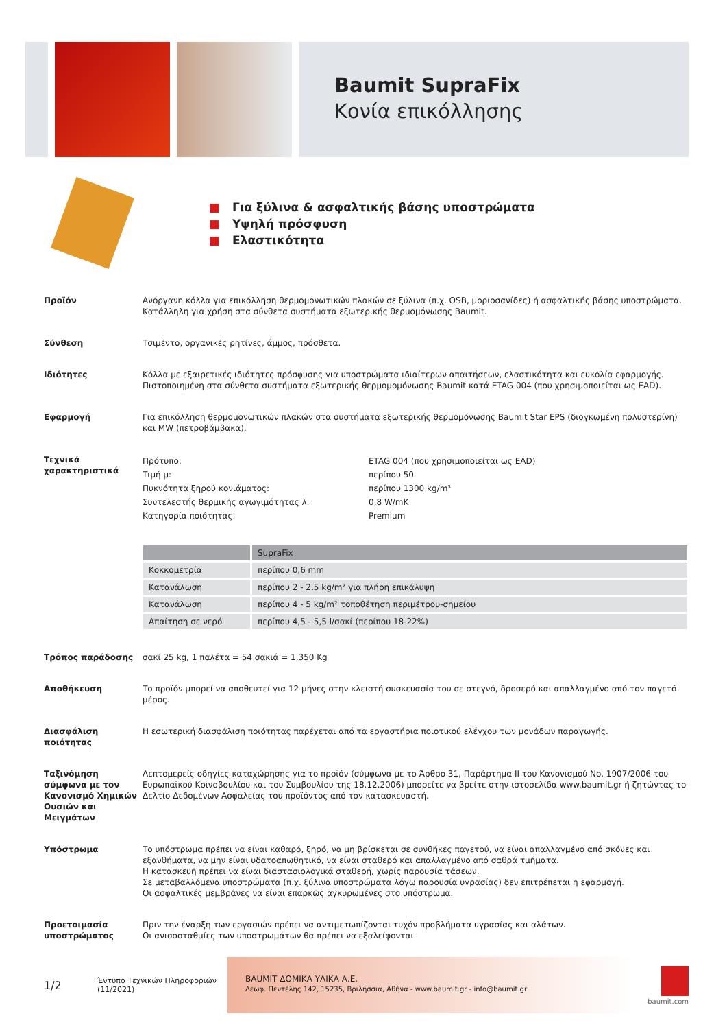Baumit SupraFix
Κονία επικόλλησης
■ Για ξύλινα & ασφαλτικής βάσης υποστρώματα
■ Υψηλή πρόσφυση
■ Ελαστικότητα
Προϊόν Ανόργανη κόλλα για επικόλληση θερμομονωτικών πλακών σε ξύλινα (π.χ. OSB, μοριοσανίδες) ή ασφαλτικής βάσης υποστρώματα. Κατάλληλη για χρήση στα σύνθετα συστήματα εξωτερικής θερμομόνωσης Baumit.
Σύνθεση Τσιμέντο, οργανικές ρητίνες, άμμος, πρόσθετα.
Ιδιότητες Κόλλα με εξαιρετικές ιδιότητες πρόσφυσης για υποστρώματα ιδιαίτερων απαιτήσεων, ελαστικότητα και ευκολία εφαρμογής. Πιστοποιημένη στα σύνθετα συστήματα εξωτερικής θερμομομόνωσης Baumit κατά ETAG 004 (που χρησιμοποιείται ως EAD).
Εφαρμογή Για επικόλληση θερμομονωτικών πλακών στα συστήματα εξωτερικής θερμομόνωσης Baumit Star EPS (διογκωμένη πολυστερίνη) και MW (πετροβάμβακα).
Τεχνικά χαρακτηριστικά
| Πρότυπο: | ETAG 004 (που χρησιμοποιείται ως EAD) |
| Τιμή μ: | περίπου 50 |
| Πυκνότητα ξηρού κονιάματος: | περίπου 1300 kg/m³ |
| Συντελεστής θερμικής αγωγιμότητας λ: | 0,8 W/mK |
| Κατηγορία ποιότητας: | Premium |
| | SupraFix |
| --- | --- |
| Κοκκομετρία | περίπου 0,6 mm |
| Κατανάλωση | περίπου 2 - 2,5 kg/m² για πλήρη επικάλυψη |
| Κατανάλωση | περίπου 4 - 5 kg/m² τοποθέτηση περιμέτρου-σημείου |
| Απαίτηση σε νερό | περίπου 4,5 - 5,5 l/σακί (περίπου 18-22%) |
Τρόπος παράδοσης σακί 25 kg, 1 παλέτα = 54 σακιά = 1.350 Kg
Αποθήκευση Το προϊόν μπορεί να αποθευτεί για 12 μήνες στην κλειστή συσκευασία του σε στεγνό, δροσερό και απαλλαγμένο από τον παγετό μέρος.
Διασφάλιση ποιότητας Η εσωτερική διασφάλιση ποιότητας παρέχεται από τα εργαστήρια ποιοτικού ελέγχου των μονάδων παραγωγής.
Ταξινόμηση σύμφωνα με τον Κανονισμό Χημικών Ουσιών και Μειγμάτων
Λεπτομερείς οδηγίες καταχώρησης για το προϊόν (σύμφωνα με το Άρθρο 31, Παράρτημα II του Κανονισμού No. 1907/2006 του Ευρωπαϊκού Κοινοβουλίου και του Συμβουλίου της 18.12.2006) μπορείτε να βρείτε στην ιστοσελίδα www.baumit.gr ή ζητώντας το Δελτίο Δεδομένων Ασφαλείας του προϊόντος από τον κατασκευαστή.
Υπόστρωμα Το υπόστρωμα πρέπει να είναι καθαρό, ξηρό, να μη βρίσκεται σε συνθήκες παγετού, να είναι απαλλαγμένο από σκόνες και εξανθήματα, να μην είναι υδατοαπωθητικό, να είναι σταθερό και απαλλαγμένο από σαθρά τμήματα.
Η κατασκευή πρέπει να είναι διαστασιολογικά σταθερή, χωρίς παρουσία τάσεων.
Σε μεταβαλλόμενα υποστρώματα (π.χ. ξύλινα υποστρώματα λόγω παρουσία υγρασίας) δεν επιτρέπεται η εφαρμογή.
Οι ασφαλτικές μεμβράνες να είναι επαρκώς αγκυρωμένες στο υπόστρωμα.
Προετοιμασία υποστρώματος
Πριν την έναρξη των εργασιών πρέπει να αντιμετωπίζονται τυχόν προβλήματα υγρασίας και αλάτων.
Οι ανισοσταθμίες των υποστρωμάτων θα πρέπει να εξαλείφονται.
1/2
Έντυπο Τεχνικών Πληροφοριών
(11/2021)
BAUMIT ΔΟΜΙΚΑ ΥΛΙΚΑ Α.Ε.
Λεωφ. Πεντέλης 142, 15235, Βριλήσσια, Αθήνα - www.baumit.gr - info@baumit.gr
baumit.com